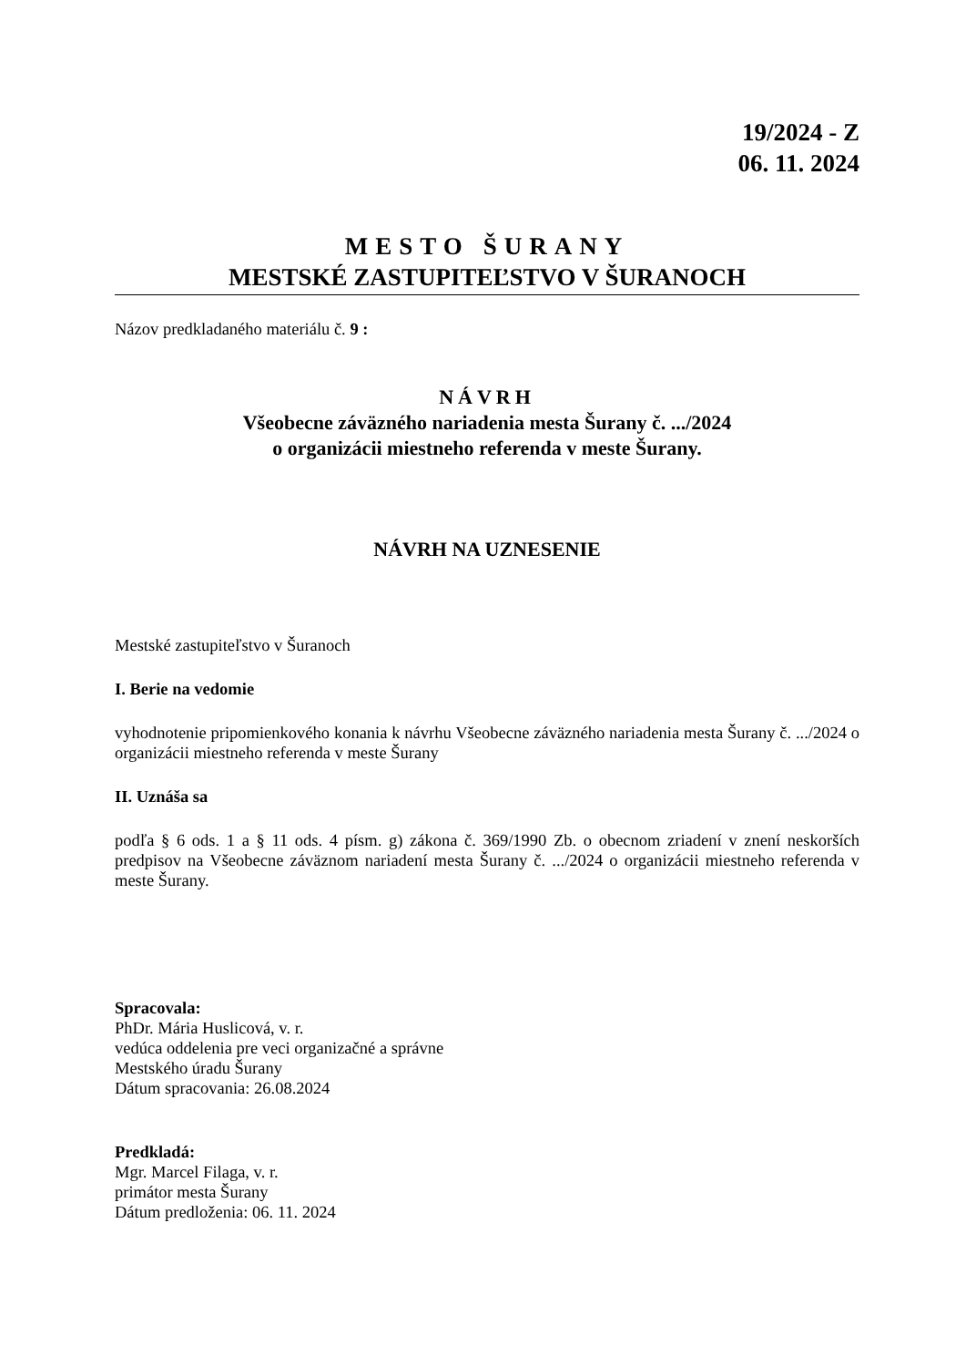19/2024 - Z
06. 11. 2024
MESTO ŠURANY
MESTSKÉ ZASTUPITEĽSTVO V ŠURANOCH
Názov predkladaného materiálu č. 9 :
NÁVRH
Všeobecne záväzného nariadenia mesta Šurany č. .../2024
o organizácii miestneho referenda v meste Šurany.
NÁVRH NA UZNESENIE
Mestské zastupiteľstvo v Šuranoch
I. Berie na vedomie
vyhodnotenie pripomienkového konania k návrhu Všeobecne záväzného nariadenia mesta Šurany č. .../2024 o organizácii miestneho referenda v meste Šurany
II. Uznáša sa
podľa § 6 ods. 1 a § 11 ods. 4 písm. g) zákona č. 369/1990 Zb. o obecnom zriadení v znení neskorších predpisov na Všeobecne záväznom nariadení mesta Šurany č. .../2024 o organizácii miestneho referenda v meste Šurany.
Spracovala:
PhDr. Mária Huslicová, v. r.
vedúca oddelenia pre veci organizačné a správne
Mestského úradu Šurany
Dátum spracovania: 26.08.2024
Predkladá:
Mgr. Marcel Filaga, v. r.
primátor mesta Šurany
Dátum predloženia: 06. 11. 2024